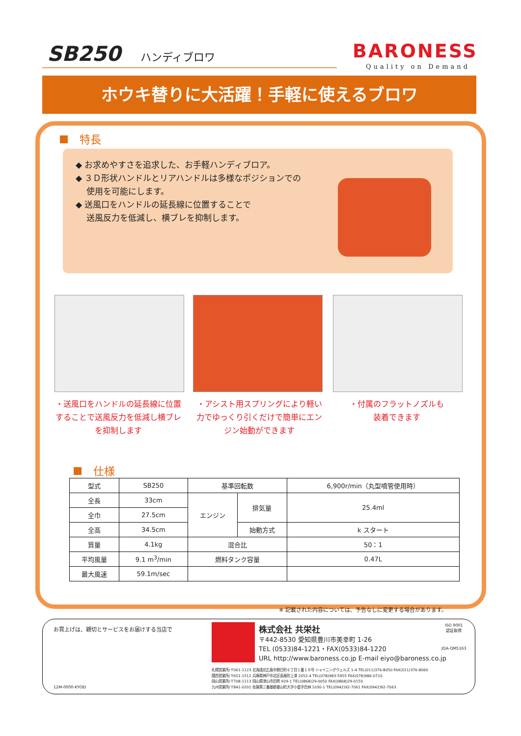SB250 ハンディブロワ BARONESS
Quality on Demand
ホウキ替りに大活躍！手軽に使えるブロワ
特長
◆ お求めやすさを追求した、お手軽ハンディブロア。
◆ ３Ｄ形状ハンドルとリアハンドルは多様なポジションでの
使用を可能にします。
◆ 送風口をハンドルの延長線に位置することで
送風反力を低減し、横ブレを抑制します。
・送風口をハンドルの延長線に位置することで送風反力を低減し横ブレを抑制します
・アシスト用スプリングにより軽い力でゆっくり引くだけで簡単にエンジン始動ができます
・付属のフラットノズルも
装着できます
仕様
| 型式 | SB250 | 基準回転数 | | 6,900r/min（丸型噴管使用時） |
| 全長 | 33cm | エンジン | 排気量 | 25.4ml |
| 全巾 | 27.5cm | | | |
| 全高 | 34.5cm | | 始動方式 | k スタート |
| 質量 | 4.1kg | 混合比 | | 50：1 |
| 平均風量 | 9.1 m<sup>3</sup>/min | 燃料タンク容量 | | 0.47L |
| 最大風速 | 59.1m/sec | | | |
※ 記載された内容については、予告なしに変更する場合があります。
お買上げは、親切とサービスをお届けする当店で
12M-0000-KYOEI
株式会社 共栄社
〒442-8530 愛知県豊川市美幸町 1-26
TEL (0533)84-1221・FAX(0533)84-1220
URL http://www.baroness.co.jp E-mail eiyo@baroness.co.jp
ISO 9001
認証取得
JQA-QM5163
札幌営業所/〒061-1123 北海道北広島市朝日町６丁目１番１８号 シャイニングウェルズ 1-4 TEL(011)376-8050 FAX(011)376-8060
関西営業所/〒651-1512 兵庫県神戸市北区長尾町上津 2052-4 TEL(078)983-5955 FAX(078)986-0710
岡山営業所/〒708-1113 岡山県津山市田熊 929-1 TEL(0868)29-0050 FAX(0868)29-0150
九州営業所/〒841-0201 佐賀県三養基郡基山町大字小倉字氏林 1030-1 TEL(0942)92-7061 FAX(0942)92-7063